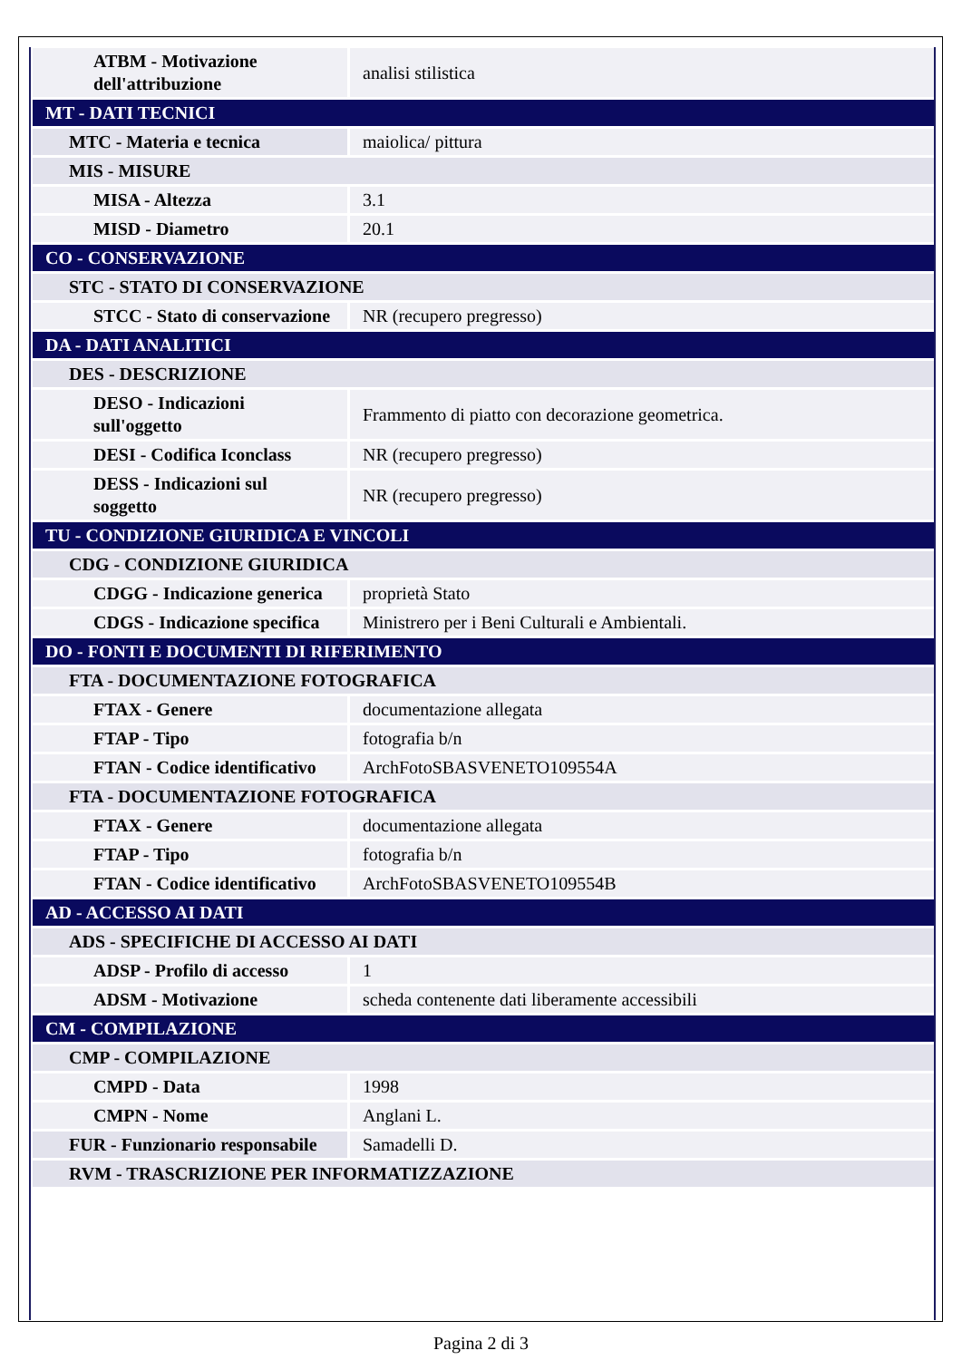| ATBM - Motivazione dell'attribuzione | analisi stilistica |
| MT - DATI TECNICI | |
| MTC - Materia e tecnica | maiolica/ pittura |
| MIS - MISURE | |
| MISA - Altezza | 3.1 |
| MISD - Diametro | 20.1 |
| CO - CONSERVAZIONE | |
| STC - STATO DI CONSERVAZIONE | |
| STCC - Stato di conservazione | NR (recupero pregresso) |
| DA - DATI ANALITICI | |
| DES - DESCRIZIONE | |
| DESO - Indicazioni sull'oggetto | Frammento di piatto con decorazione geometrica. |
| DESI - Codifica Iconclass | NR (recupero pregresso) |
| DESS - Indicazioni sul soggetto | NR (recupero pregresso) |
| TU - CONDIZIONE GIURIDICA E VINCOLI | |
| CDG - CONDIZIONE GIURIDICA | |
| CDGG - Indicazione generica | proprietà Stato |
| CDGS - Indicazione specifica | Ministrero per i Beni Culturali e Ambientali. |
| DO - FONTI E DOCUMENTI DI RIFERIMENTO | |
| FTA - DOCUMENTAZIONE FOTOGRAFICA | |
| FTAX - Genere | documentazione allegata |
| FTAP - Tipo | fotografia b/n |
| FTAN - Codice identificativo | ArchFotoSBASVENETO109554A |
| FTA - DOCUMENTAZIONE FOTOGRAFICA | |
| FTAX - Genere | documentazione allegata |
| FTAP - Tipo | fotografia b/n |
| FTAN - Codice identificativo | ArchFotoSBASVENETO109554B |
| AD - ACCESSO AI DATI | |
| ADS - SPECIFICHE DI ACCESSO AI DATI | |
| ADSP - Profilo di accesso | 1 |
| ADSM - Motivazione | scheda contenente dati liberamente accessibili |
| CM - COMPILAZIONE | |
| CMP - COMPILAZIONE | |
| CMPD - Data | 1998 |
| CMPN - Nome | Anglani L. |
| FUR - Funzionario responsabile | Samadelli D. |
| RVM - TRASCRIZIONE PER INFORMATIZZAZIONE | |
Pagina 2 di 3